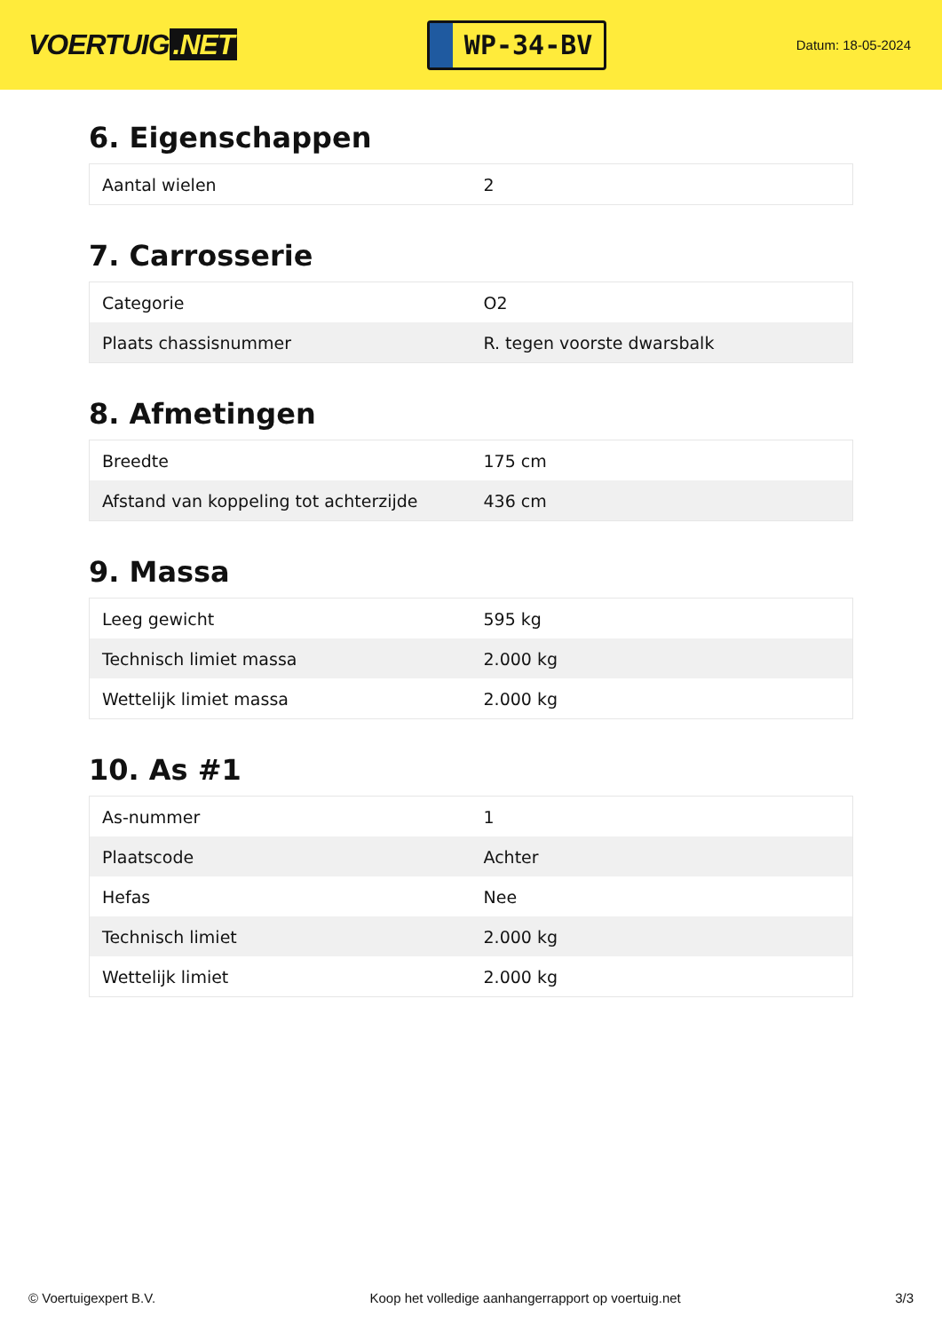VOERTUIG.NET
WP-34-BV
Datum: 18-05-2024
6. Eigenschappen
| Aantal wielen | 2 |
7. Carrosserie
| Categorie | O2 |
| Plaats chassisnummer | R. tegen voorste dwarsbalk |
8. Afmetingen
| Breedte | 175 cm |
| Afstand van koppeling tot achterzijde | 436 cm |
9. Massa
| Leeg gewicht | 595 kg |
| Technisch limiet massa | 2.000 kg |
| Wettelijk limiet massa | 2.000 kg |
10. As #1
| As-nummer | 1 |
| Plaatscode | Achter |
| Hefas | Nee |
| Technisch limiet | 2.000 kg |
| Wettelijk limiet | 2.000 kg |
© Voertuigexpert B.V. Koop het volledige aanhangerrapport op voertuig.net 3/3